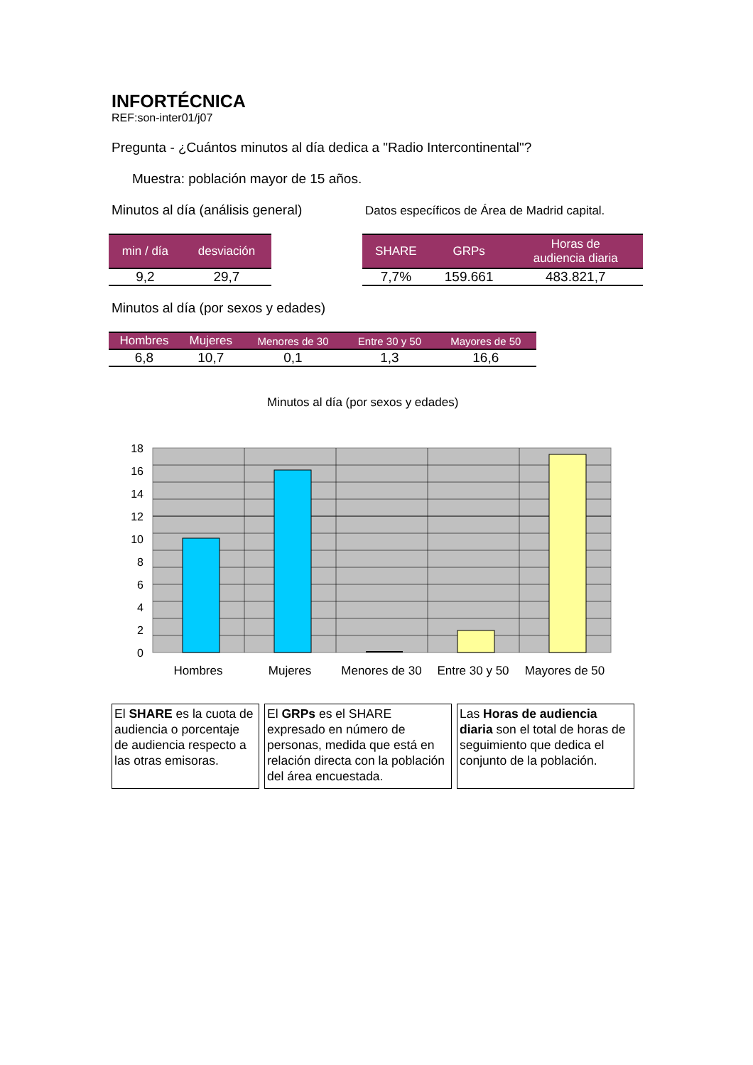INFORTÉCNICA
REF:son-inter01/j07
Pregunta - ¿Cuántos minutos al día dedica a "Radio Intercontinental"?
Muestra: población mayor de 15 años.
Minutos al día (análisis general)
| min / día | desviación |
| --- | --- |
| 9,2 | 29,7 |
Datos específicos de Área de Madrid capital.
| SHARE | GRPs | Horas de audiencia diaria |
| --- | --- | --- |
| 7,7% | 159.661 | 483.821,7 |
Minutos al día (por sexos y edades)
| Hombres | Mujeres | Menores de 30 | Entre 30 y 50 | Mayores de 50 |
| --- | --- | --- | --- | --- |
| 6,8 | 10,7 | 0,1 | 1,3 | 16,6 |
Minutos al día (por sexos y edades)
18
16
14
12
10
8
6
4
2
0
Hombres
Mujeres
Menores de 30
Entre 30 y 50
Mayores de 50
El SHARE es la cuota de audiencia o porcentaje de audiencia respecto a las otras emisoras.
El GRPs es el SHARE expresado en número de personas, medida que está en relación directa con la población del área encuestada.
Las Horas de audiencia diaria son el total de horas de seguimiento que dedica el conjunto de la población.